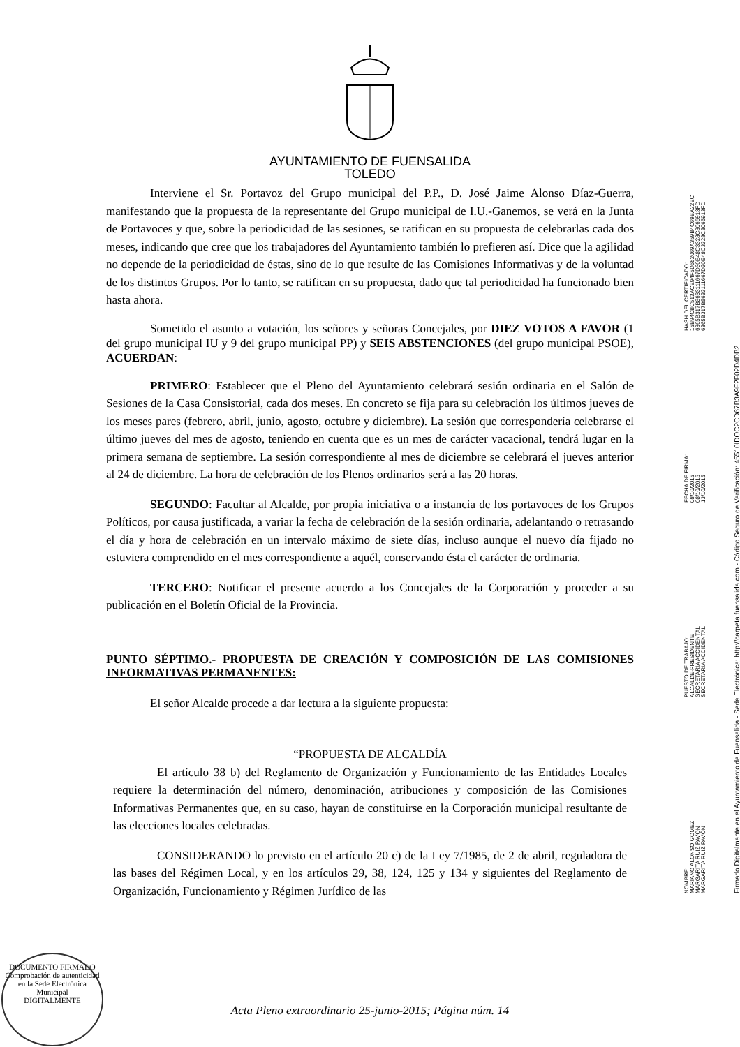AYUNTAMIENTO DE FUENSALIDA
TOLEDO
Interviene el Sr. Portavoz del Grupo municipal del P.P., D. José Jaime Alonso Díaz-Guerra, manifestando que la propuesta de la representante del Grupo municipal de I.U.-Ganemos, se verá en la Junta de Portavoces y que, sobre la periodicidad de las sesiones, se ratifican en su propuesta de celebrarlas cada dos meses, indicando que cree que los trabajadores del Ayuntamiento también lo prefieren así. Dice que la agilidad no depende de la periodicidad de éstas, sino de lo que resulte de las Comisiones Informativas y de la voluntad de los distintos Grupos. Por lo tanto, se ratifican en su propuesta, dado que tal periodicidad ha funcionado bien hasta ahora.
Sometido el asunto a votación, los señores y señoras Concejales, por DIEZ VOTOS A FAVOR (1 del grupo municipal IU y 9 del grupo municipal PP) y SEIS ABSTENCIONES (del grupo municipal PSOE), ACUERDAN:
PRIMERO: Establecer que el Pleno del Ayuntamiento celebrará sesión ordinaria en el Salón de Sesiones de la Casa Consistorial, cada dos meses. En concreto se fija para su celebración los últimos jueves de los meses pares (febrero, abril, junio, agosto, octubre y diciembre). La sesión que correspondería celebrarse el último jueves del mes de agosto, teniendo en cuenta que es un mes de carácter vacacional, tendrá lugar en la primera semana de septiembre. La sesión correspondiente al mes de diciembre se celebrará el jueves anterior al 24 de diciembre. La hora de celebración de los Plenos ordinarios será a las 20 horas.
SEGUNDO: Facultar al Alcalde, por propia iniciativa o a instancia de los portavoces de los Grupos Políticos, por causa justificada, a variar la fecha de celebración de la sesión ordinaria, adelantando o retrasando el día y hora de celebración en un intervalo máximo de siete días, incluso aunque el nuevo día fijado no estuviera comprendido en el mes correspondiente a aquél, conservando ésta el carácter de ordinaria.
TERCERO: Notificar el presente acuerdo a los Concejales de la Corporación y proceder a su publicación en el Boletín Oficial de la Provincia.
PUNTO SÉPTIMO.- PROPUESTA DE CREACIÓN Y COMPOSICIÓN DE LAS COMISIONES INFORMATIVAS PERMANENTES:
El señor Alcalde procede a dar lectura a la siguiente propuesta:
“PROPUESTA DE ALCALDÍA
El artículo 38 b) del Reglamento de Organización y Funcionamiento de las Entidades Locales requiere la determinación del número, denominación, atribuciones y composición de las Comisiones Informativas Permanentes que, en su caso, hayan de constituirse en la Corporación municipal resultante de las elecciones locales celebradas.
CONSIDERANDO lo previsto en el artículo 20 c) de la Ley 7/1985, de 2 de abril, reguladora de las bases del Régimen Local, y en los artículos 29, 38, 124, 125 y 134 y siguientes del Reglamento de Organización, Funcionamiento y Régimen Jurídico de las
Acta Pleno extraordinario 25-junio-2015; Página núm. 14
NOMBRE:
MARIANO ALONSO GOMEZ
MARGARITA RUIZ PAVÓN
MARGARITA RUIZ PAVÓN
PUESTO DE TRABAJO:
ALCALDE-PRESIDENTE
SECRETARIA ACCIDENTAL
SECRETARIA ACCIDENTAL
FECHA DE FIRMA:
08/10/2015
08/10/2015
13/10/2015
HASH DEL CERTIFICADO:
15B94CBC513ACE94F5D652069A359B4C69BA22EC
6365B317B8633111667D30E48C3328C8066913FD
6365B317B8633111667D30E48C3328C8066913FD
Firmado Digitalmente en el Ayuntamiento de Fuensalida - Sede Electrónica: http://carpeta.fuensalida.com - Código Seguro de Verificación: 45510IDOC2CD67B3A9F2F02D4DB2
DOCUMENTO FIRMADO
Comprobación de autenticidad en la Sede Electrónica Municipal
DIGITALMENTE